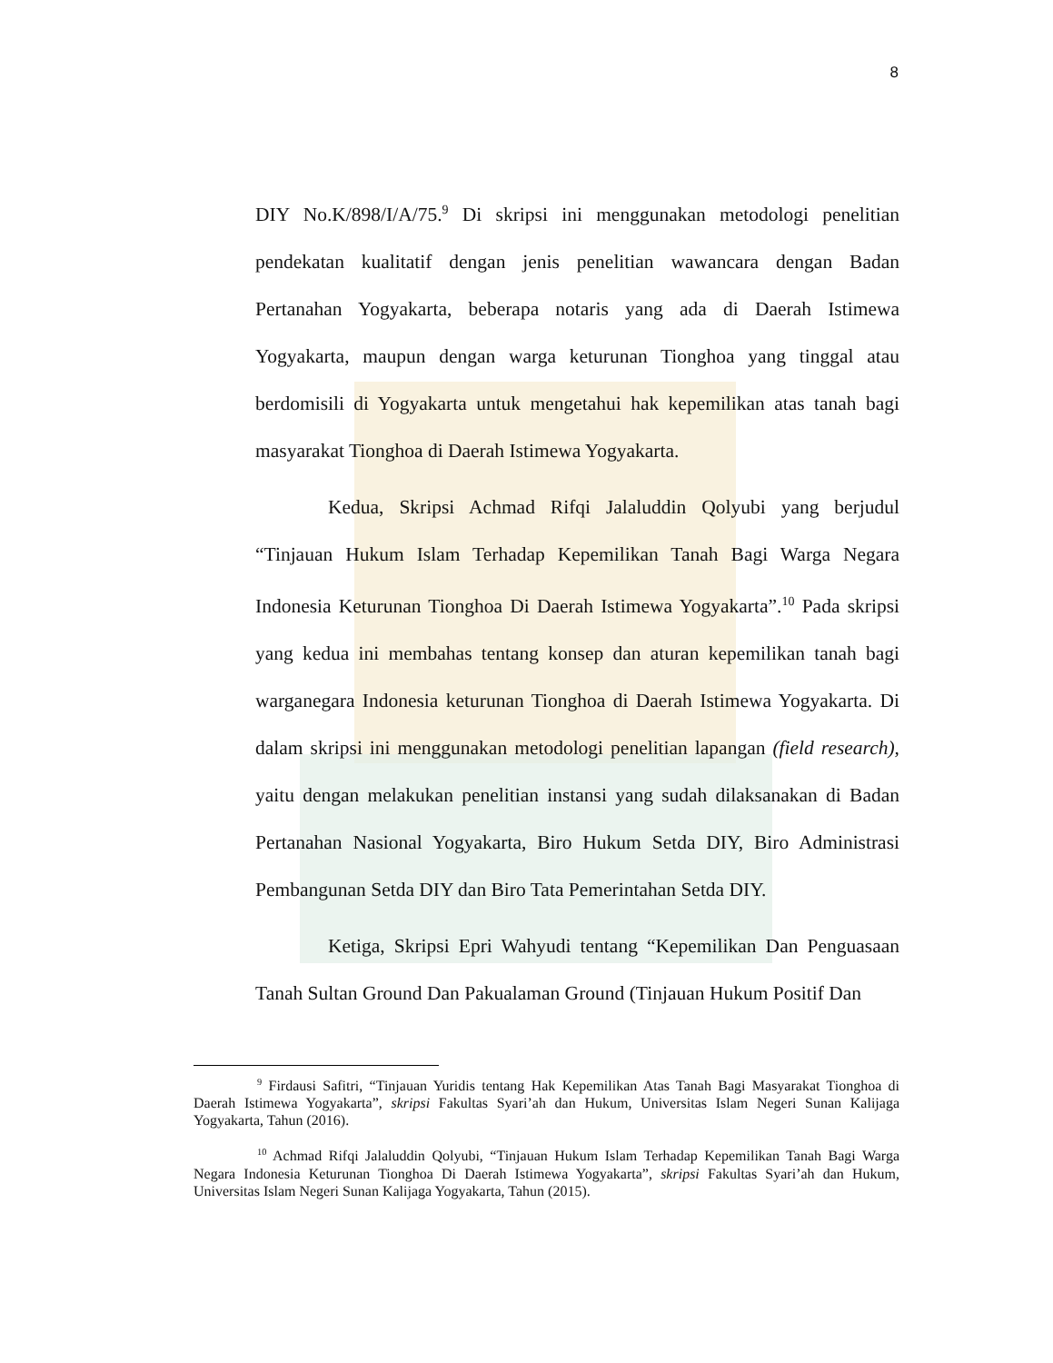8
DIY No.K/898/I/A/75.<sup>9</sup> Di skripsi ini menggunakan metodologi penelitian pendekatan kualitatif dengan jenis penelitian wawancara dengan Badan Pertanahan Yogyakarta, beberapa notaris yang ada di Daerah Istimewa Yogyakarta, maupun dengan warga keturunan Tionghoa yang tinggal atau berdomisili di Yogyakarta untuk mengetahui hak kepemilikan atas tanah bagi masyarakat Tionghoa di Daerah Istimewa Yogyakarta.
Kedua, Skripsi Achmad Rifqi Jalaluddin Qolyubi yang berjudul “Tinjauan Hukum Islam Terhadap Kepemilikan Tanah Bagi Warga Negara Indonesia Keturunan Tionghoa Di Daerah Istimewa Yogyakarta”.<sup>10</sup> Pada skripsi yang kedua ini membahas tentang konsep dan aturan kepemilikan tanah bagi warganegara Indonesia keturunan Tionghoa di Daerah Istimewa Yogyakarta. Di dalam skripsi ini menggunakan metodologi penelitian lapangan (field research), yaitu dengan melakukan penelitian instansi yang sudah dilaksanakan di Badan Pertanahan Nasional Yogyakarta, Biro Hukum Setda DIY, Biro Administrasi Pembangunan Setda DIY dan Biro Tata Pemerintahan Setda DIY.
Ketiga, Skripsi Epri Wahyudi tentang “Kepemilikan Dan Penguasaan Tanah Sultan Ground Dan Pakualaman Ground (Tinjauan Hukum Positif Dan
<sup>9</sup> Firdausi Safitri, “Tinjauan Yuridis tentang Hak Kepemilikan Atas Tanah Bagi Masyarakat Tionghoa di Daerah Istimewa Yogyakarta”, skripsi Fakultas Syari’ah dan Hukum, Universitas Islam Negeri Sunan Kalijaga Yogyakarta, Tahun (2016).
<sup>10</sup> Achmad Rifqi Jalaluddin Qolyubi, “Tinjauan Hukum Islam Terhadap Kepemilikan Tanah Bagi Warga Negara Indonesia Keturunan Tionghoa Di Daerah Istimewa Yogyakarta”, skripsi Fakultas Syari’ah dan Hukum, Universitas Islam Negeri Sunan Kalijaga Yogyakarta, Tahun (2015).